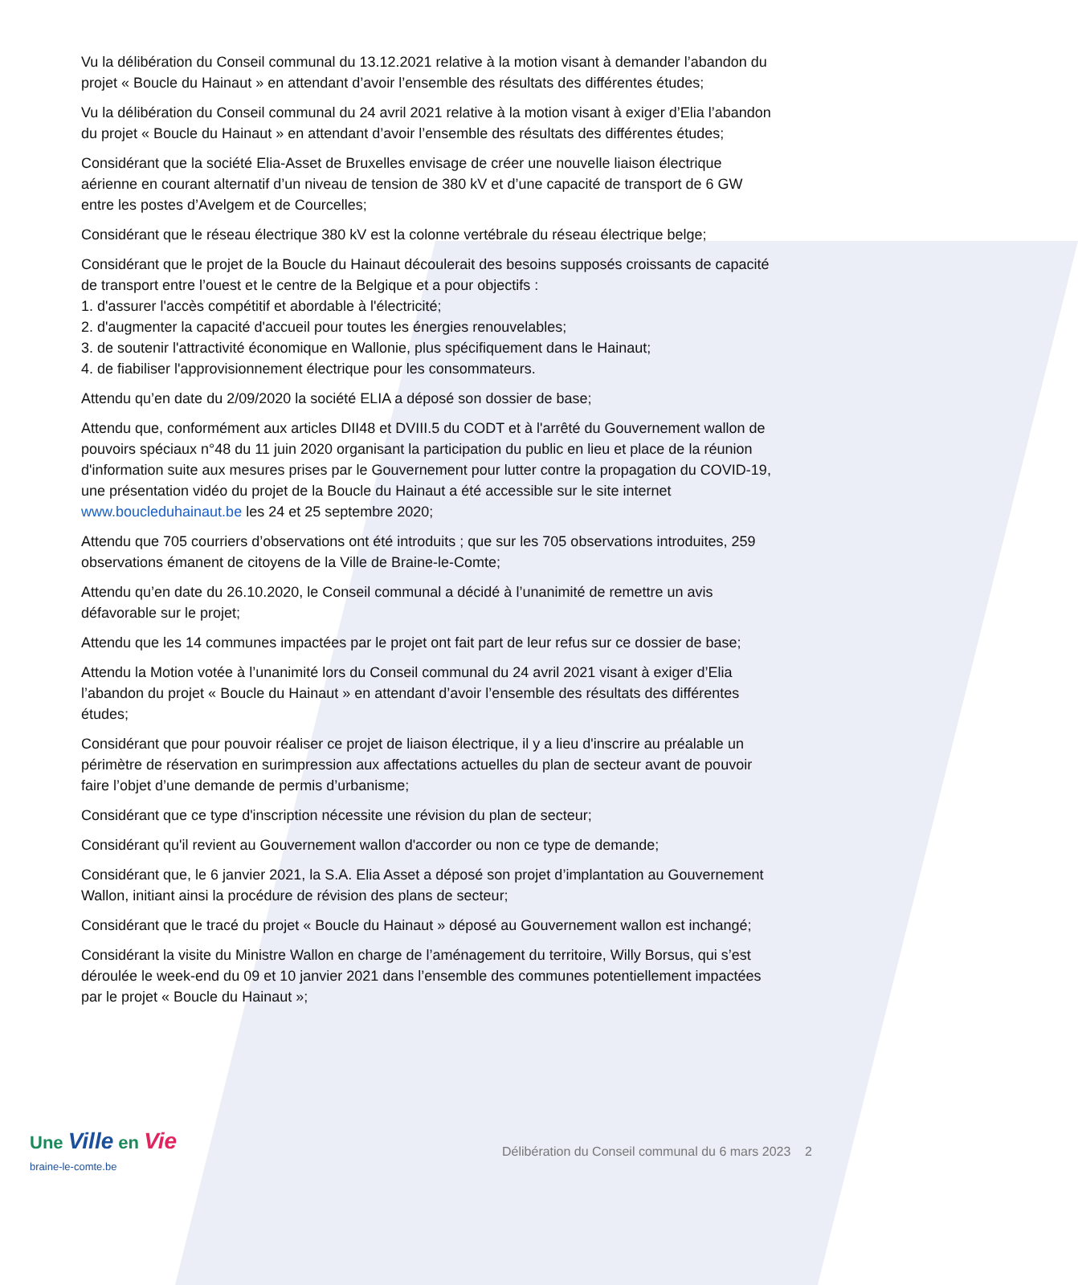Vu la délibération du Conseil communal du 13.12.2021 relative à la motion visant à demander l’abandon du projet « Boucle du Hainaut » en attendant d’avoir l’ensemble des résultats des différentes études;
Vu la délibération du Conseil communal du 24 avril 2021 relative à la motion visant à exiger d’Elia l’abandon du projet « Boucle du Hainaut » en attendant d’avoir l’ensemble des résultats des différentes études;
Considérant que la société Elia-Asset de Bruxelles envisage de créer une nouvelle liaison électrique aérienne en courant alternatif d’un niveau de tension de 380 kV et d’une capacité de transport de 6 GW entre les postes d’Avelgem et de Courcelles;
Considérant que le réseau électrique 380 kV est la colonne vertébrale du réseau électrique belge;
Considérant que le projet de la Boucle du Hainaut découlerait des besoins supposés croissants de capacité de transport entre l’ouest et le centre de la Belgique et a pour objectifs :
1. d'assurer l'accès compétitif et abordable à l'électricité;
2. d'augmenter la capacité d'accueil pour toutes les énergies renouvelables;
3. de soutenir l'attractivité économique en Wallonie, plus spécifiquement dans le Hainaut;
4. de fiabiliser l'approvisionnement électrique pour les consommateurs.
Attendu qu’en date du 2/09/2020 la société ELIA a déposé son dossier de base;
Attendu que, conformément aux articles DII48 et DVIII.5 du CODT et à l'arrêté du Gouvernement wallon de pouvoirs spéciaux n°48 du 11 juin 2020 organisant la participation du public en lieu et place de la réunion d'information suite aux mesures prises par le Gouvernement pour lutter contre la propagation du COVID-19, une présentation vidéo du projet de la Boucle du Hainaut a été accessible sur le site internet www.boucleduhainaut.be les 24 et 25 septembre 2020;
Attendu que 705 courriers d’observations ont été introduits ; que sur les 705 observations introduites, 259 observations émanent de citoyens de la Ville de Braine-le-Comte;
Attendu qu’en date du 26.10.2020, le Conseil communal a décidé à l’unanimité de remettre un avis défavorable sur le projet;
Attendu que les 14 communes impactées par le projet ont fait part de leur refus sur ce dossier de base;
Attendu la Motion votée à l’unanimité lors du Conseil communal du 24 avril 2021 visant à exiger d’Elia l’abandon du projet « Boucle du Hainaut » en attendant d’avoir l’ensemble des résultats des différentes études;
Considérant que pour pouvoir réaliser ce projet de liaison électrique, il y a lieu d'inscrire au préalable un périmètre de réservation en surimpression aux affectations actuelles du plan de secteur avant de pouvoir faire l’objet d’une demande de permis d’urbanisme;
Considérant que ce type d'inscription nécessite une révision du plan de secteur;
Considérant qu'il revient au Gouvernement wallon d'accorder ou non ce type de demande;
Considérant que, le 6 janvier 2021, la S.A. Elia Asset a déposé son projet d’implantation au Gouvernement Wallon, initiant ainsi la procédure de révision des plans de secteur;
Considérant que le tracé du projet « Boucle du Hainaut » déposé au Gouvernement wallon est inchangé;
Considérant la visite du Ministre Wallon en charge de l’aménagement du territoire, Willy Borsus, qui s’est déroulée le week-end du 09 et 10 janvier 2021 dans l’ensemble des communes potentiellement impactées par le projet « Boucle du Hainaut »;
Une Ville en Vie
braine-le-comte.be
Délibération du Conseil communal du 6 mars 2023 2